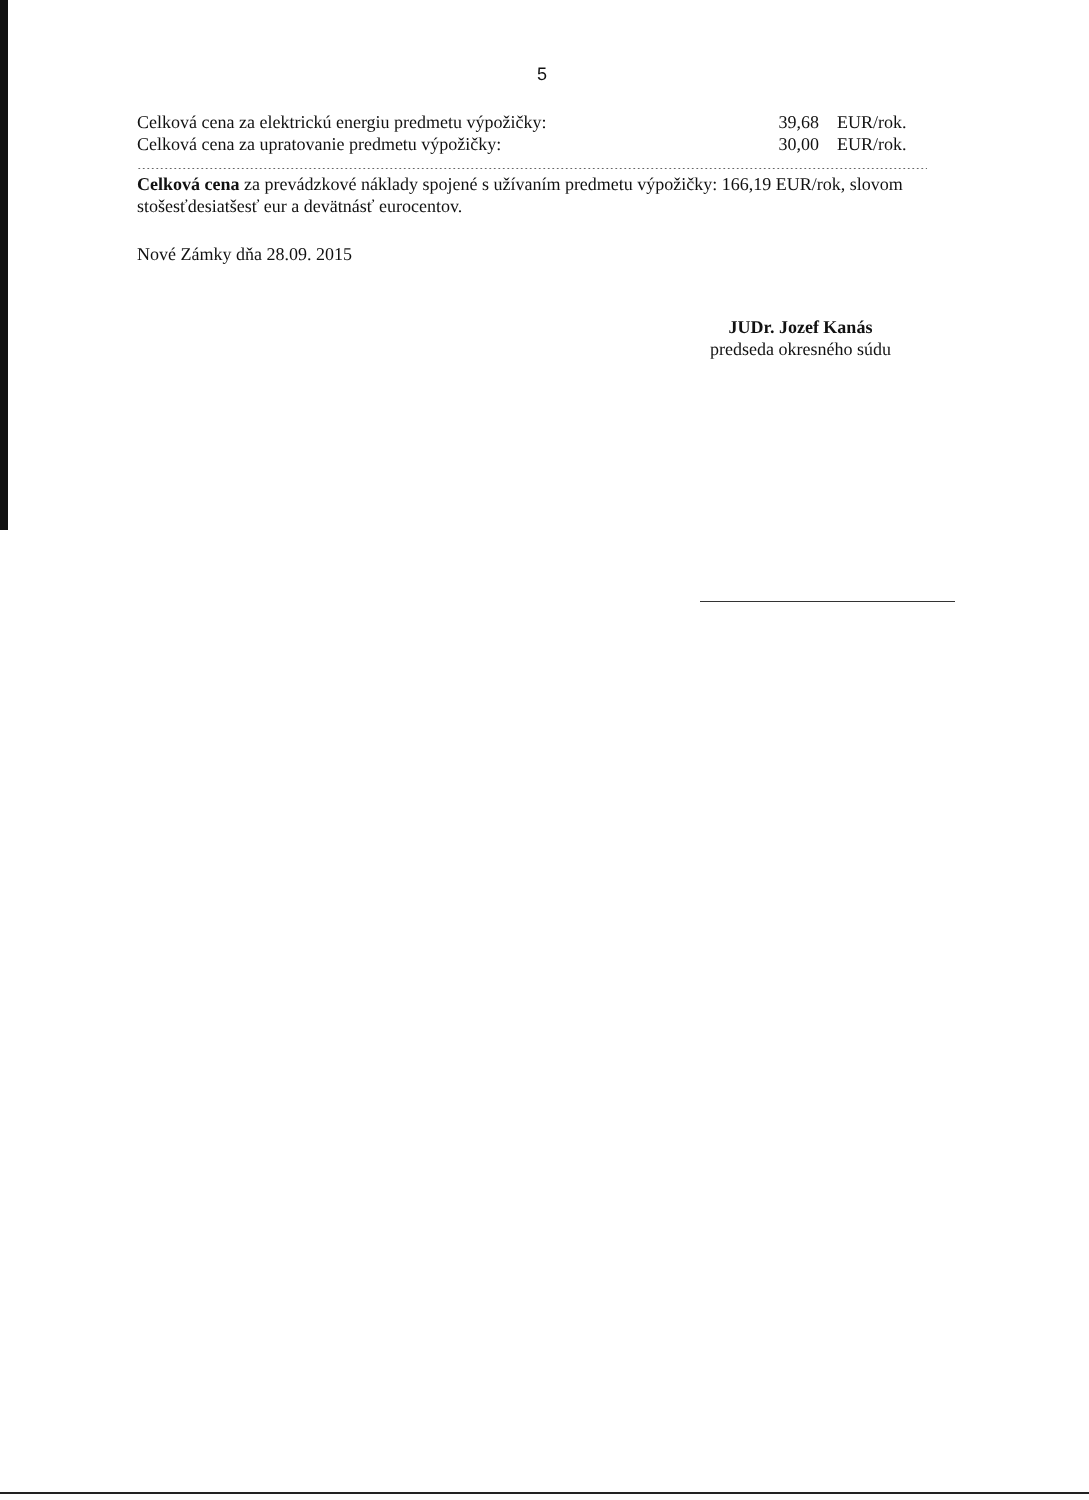5
| Celková cena za elektrickú energiu predmetu výpožičky: | 39,68 | EUR/rok. |
| Celková cena za upratovanie predmetu výpožičky: | 30,00 | EUR/rok. |
..................................................................................................................................................................................
Celková cena za prevádzkové náklady spojené s užívaním predmetu výpožičky: 166,19 EUR/rok, slovom stošesťdesiatšesť eur a devätnásť eurocentov.
Nové Zámky dňa 28.09. 2015
JUDr. Jozef Kanás
predseda okresného súdu